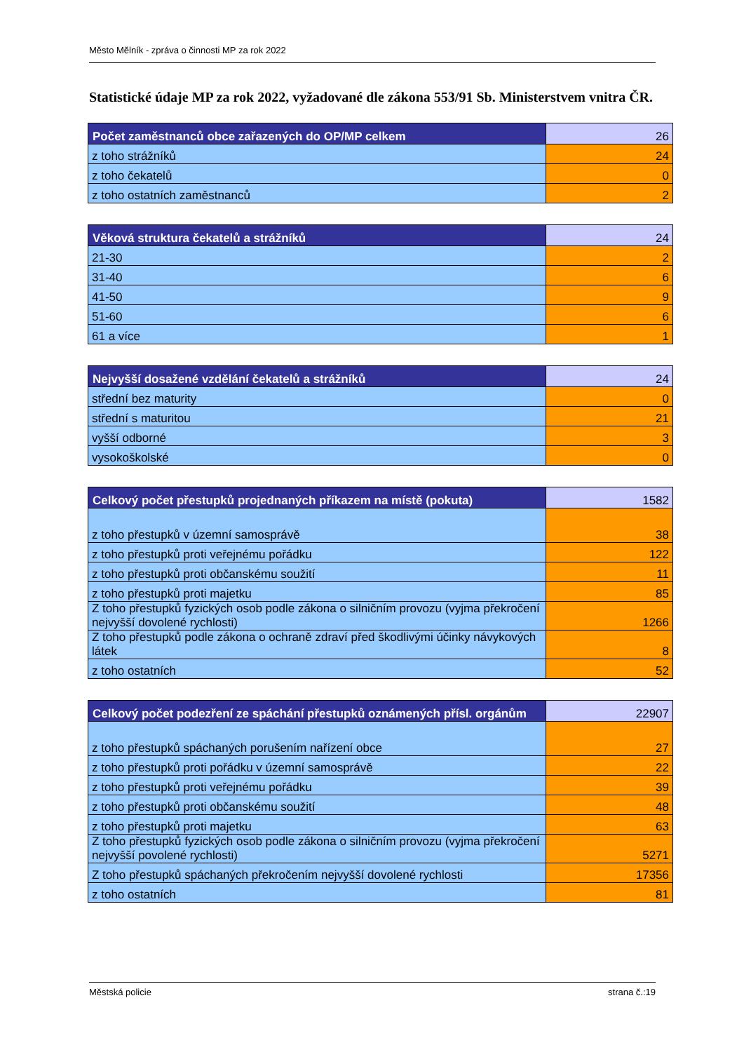Město Mělník - zpráva o činnosti MP za rok 2022
Statistické údaje MP za rok 2022, vyžadované dle zákona 553/91 Sb. Ministerstvem vnitra ČR.
| Počet zaměstnanců obce zařazených do OP/MP celkem | 26 |
| z toho strážníků | 24 |
| z toho čekatelů | 0 |
| z toho ostatních zaměstnanců | 2 |
| Věková struktura čekatelů a strážníků | 24 |
| 21-30 | 2 |
| 31-40 | 6 |
| 41-50 | 9 |
| 51-60 | 6 |
| 61 a více | 1 |
| Nejvyšší dosažené vzdělání čekatelů a strážníků | 24 |
| střední bez maturity | 0 |
| střední s maturitou | 21 |
| vyšší odborné | 3 |
| vysokoškolské | 0 |
| Celkový počet přestupků projednaných příkazem na místě (pokuta) | 1582 |
| z toho přestupků v územní samosprávě | 38 |
| z toho přestupků proti veřejnému pořádku | 122 |
| z toho přestupků proti občanskému soužití | 11 |
| z toho přestupků proti majetku | 85 |
| Z toho přestupků fyzických osob podle zákona o silničním provozu (vyjma překročení nejvyšší dovolené rychlosti) | 1266 |
| Z toho přestupků podle zákona o ochraně zdraví před škodlivými účinky návykových látek | 8 |
| z toho ostatních | 52 |
| Celkový počet podezření ze spáchání přestupků oznámených přísl. orgánům | 22907 |
| z toho přestupků spáchaných porušením nařízení obce | 27 |
| z toho přestupků proti pořádku v územní samosprávě | 22 |
| z toho přestupků proti veřejnému pořádku | 39 |
| z toho přestupků proti občanskému soužití | 48 |
| z toho přestupků proti majetku | 63 |
| Z toho přestupků fyzických osob podle zákona o silničním provozu (vyjma překročení nejvyšší povolené rychlosti) | 5271 |
| Z toho přestupků spáchaných překročením nejvyšší dovolené rychlosti | 17356 |
| z toho ostatních | 81 |
Městská policie strana č.:19